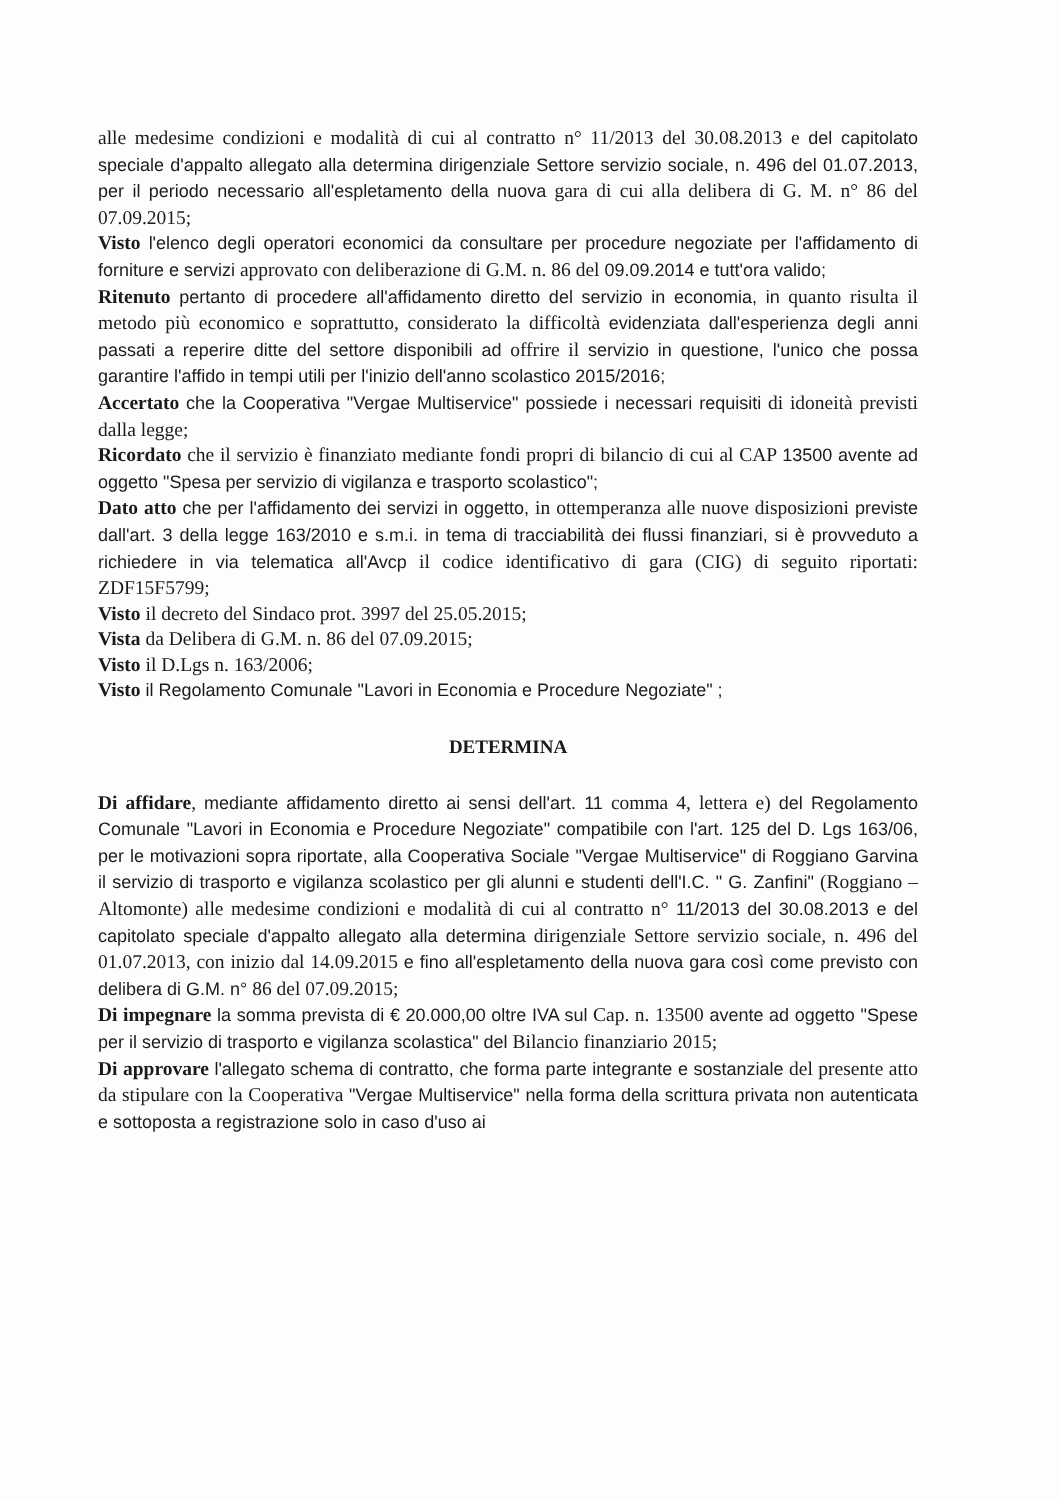alle medesime condizioni e modalità di cui al contratto n° 11/2013 del 30.08.2013 e del capitolato speciale d'appalto allegato alla determina dirigenziale Settore servizio sociale, n. 496 del 01.07.2013, per il periodo necessario all'espletamento della nuova gara di cui alla delibera di G. M. n° 86 del 07.09.2015;
Visto l'elenco degli operatori economici da consultare per procedure negoziate per l'affidamento di forniture e servizi approvato con deliberazione di G.M. n. 86 del 09.09.2014 e tutt'ora valido;
Ritenuto pertanto di procedere all'affidamento diretto del servizio in economia, in quanto risulta il metodo più economico e soprattutto, considerato la difficoltà evidenziata dall'esperienza degli anni passati a reperire ditte del settore disponibili ad offrire il servizio in questione, l'unico che possa garantire l'affido in tempi utili per l'inizio dell'anno scolastico 2015/2016;
Accertato che la Cooperativa "Vergae Multiservice" possiede i necessari requisiti di idoneità previsti dalla legge;
Ricordato che il servizio è finanziato mediante fondi propri di bilancio di cui al CAP 13500 avente ad oggetto "Spesa per servizio di vigilanza e trasporto scolastico";
Dato atto che per l'affidamento dei servizi in oggetto, in ottemperanza alle nuove disposizioni previste dall'art. 3 della legge 163/2010 e s.m.i. in tema di tracciabilità dei flussi finanziari, si è provveduto a richiedere in via telematica all'Avcp il codice identificativo di gara (CIG) di seguito riportati: ZDF15F5799;
Visto il decreto del Sindaco prot. 3997 del 25.05.2015;
Vista da Delibera di G.M. n. 86 del 07.09.2015;
Visto il D.Lgs n. 163/2006;
Visto il Regolamento Comunale "Lavori in Economia e Procedure Negoziate" ;
DETERMINA
Di affidare, mediante affidamento diretto ai sensi dell'art. 11 comma 4, lettera e) del Regolamento Comunale "Lavori in Economia e Procedure Negoziate" compatibile con l'art. 125 del D. Lgs 163/06, per le motivazioni sopra riportate, alla Cooperativa Sociale "Vergae Multiservice" di Roggiano Garvina il servizio di trasporto e vigilanza scolastico per gli alunni e studenti dell'I.C. " G. Zanfini" (Roggiano – Altomonte) alle medesime condizioni e modalità di cui al contratto n° 11/2013 del 30.08.2013 e del capitolato speciale d'appalto allegato alla determina dirigenziale Settore servizio sociale, n. 496 del 01.07.2013, con inizio dal 14.09.2015 e fino all'espletamento della nuova gara così come previsto con delibera di G.M. n° 86 del 07.09.2015;
Di impegnare la somma prevista di € 20.000,00 oltre IVA sul Cap. n. 13500 avente ad oggetto "Spese per il servizio di trasporto e vigilanza scolastica" del Bilancio finanziario 2015;
Di approvare l'allegato schema di contratto, che forma parte integrante e sostanziale del presente atto da stipulare con la Cooperativa "Vergae Multiservice" nella forma della scrittura privata non autenticata e sottoposta a registrazione solo in caso d'uso ai